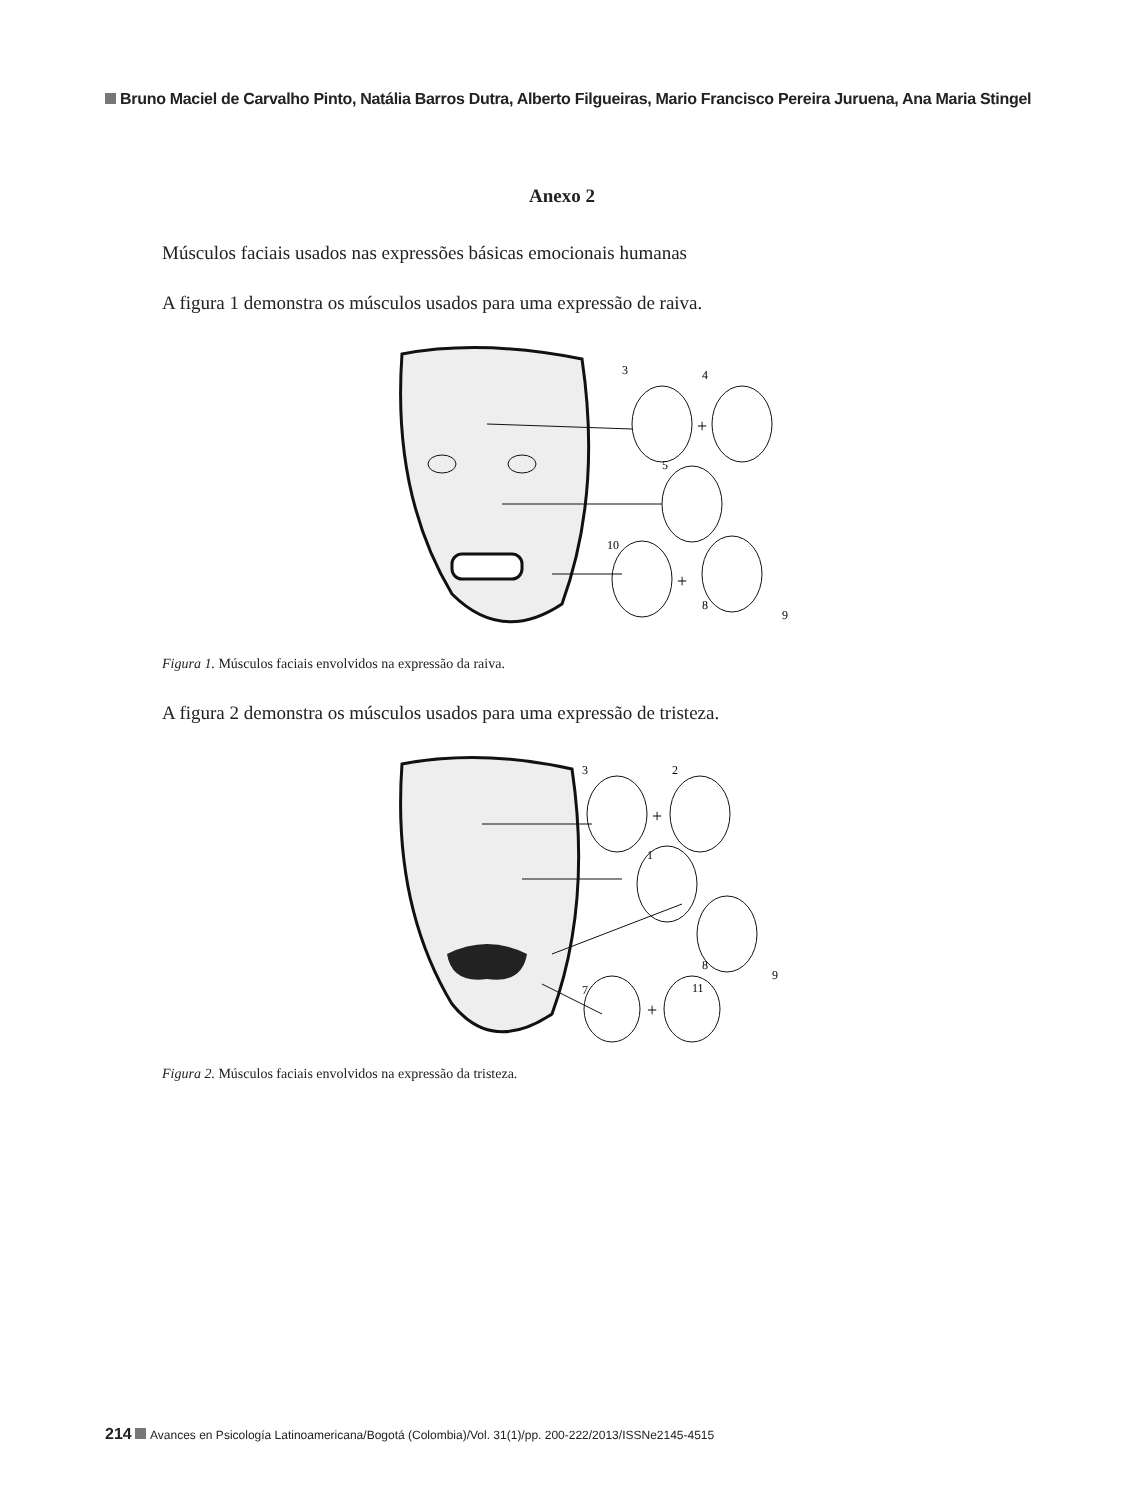Bruno Maciel de Carvalho Pinto, Natália Barros Dutra, Alberto Filgueiras, Mario Francisco Pereira Juruena, Ana Maria Stingel
Anexo 2
Músculos faciais usados nas expressões básicas emocionais humanas
A figura 1 demonstra os músculos usados para uma expressão de raiva.
3
4
+
5
10
+
8
9
Figura 1. Músculos faciais envolvidos na expressão da raiva.
A figura 2 demonstra os músculos usados para uma expressão de tristeza.
3
2
+
1
8
9
7
11
+
Figura 2. Músculos faciais envolvidos na expressão da tristeza.
214 Avances en Psicología Latinoamericana/Bogotá (Colombia)/Vol. 31(1)/pp. 200-222/2013/ISSNe2145-4515